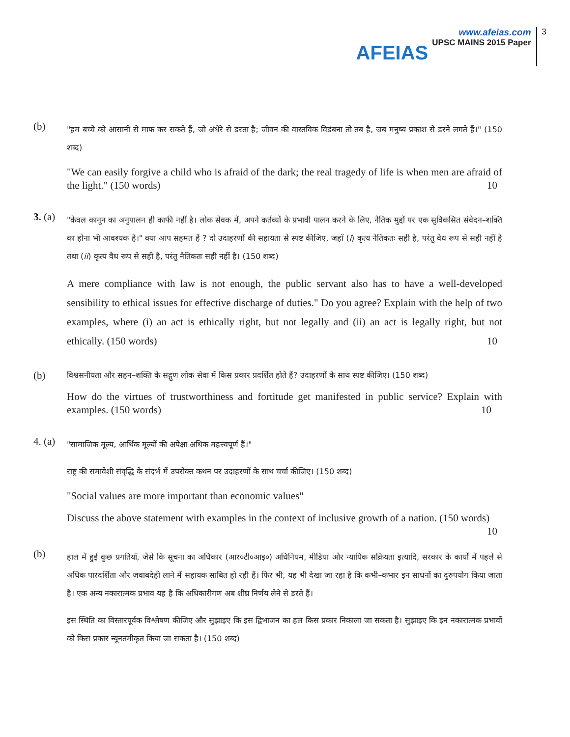AFEIAS
www.afeias.com
UPSC MAINS 2015 Paper
3
(b)
"हम बच्चे को आसानी से माफ कर सकते हैं, जो अंधेरे से डरता है; जीवन की वास्तविक विडंबना तो तब है, जब मनुष्य प्रकाश से डरने लगते हैं।" (150 शब्द)
"We can easily forgive a child who is afraid of the dark; the real tragedy of life is when men are afraid of the light." (150 words) 10
3. (a)
"केवल कानून का अनुपालन ही काफी नहीं है। लोक सेवक में, अपने कर्तव्यों के प्रभावी पालन करने के लिए, नैतिक मुद्दों पर एक सुविकसित संवेदन–शक्ति का होना भी आवश्यक है।" क्या आप सहमत हैं ? दो उदाहरणों की सहायता से स्पष्ट कीजिए, जहाँ (i) कृत्य नैतिकतः सही है, परंतु वैध रूप से सही नहीं है तथा (ii) कृत्य वैध रूप से सही है, परंतु नैतिकतः सही नहीं है। (150 शब्द)
A mere compliance with law is not enough, the public servant also has to have a well-developed sensibility to ethical issues for effective discharge of duties." Do you agree? Explain with the help of two examples, where (i) an act is ethically right, but not legally and (ii) an act is legally right, but not ethically. (150 words) 10
(b)
विश्वसनीयता और सहन–शक्ति के सद्गुण लोक सेवा में किस प्रकार प्रदर्शित होते हैं? उदाहरणों के साथ स्पष्ट कीजिए। (150 शब्द)
How do the virtues of trustworthiness and fortitude get manifested in public service? Explain with examples. (150 words) 10
4. (a)
"सामाजिक मूल्य, आर्थिक मूल्यों की अपेक्षा अधिक महत्त्वपूर्ण हैं।"
राष्ट्र की समावेशी संवृद्धि के संदर्भ में उपरोक्त कथन पर उदाहरणों के साथ चर्चा कीजिए। (150 शब्द)
"Social values are more important than economic values"
Discuss the above statement with examples in the context of inclusive growth of a nation. (150 words) 10
(b)
हाल में हुई कुछ प्रगतियाँ, जैसे कि सूचना का अधिकार (आर०टी०आइ०) अधिनियम, मीडिया और न्यायिक सक्रियता इत्यादि, सरकार के कार्यों में पहले से अधिक पारदर्शिता और जवाबदेही लाने में सहायक साबित हो रही हैं। फिर भी, यह भी देखा जा रहा है कि कभी–कभार इन साधनों का दुरुपयोग किया जाता है। एक अन्य नकारात्मक प्रभाव यह है कि अधिकारीगण अब शीघ्र निर्णय लेने से डरते हैं।
इस स्थिति का विस्तारपूर्वक विश्लेषण कीजिए और सुझाइए कि इस द्विभाजन का हल किस प्रकार निकाला जा सकता है। सुझाइए कि इन नकारात्मक प्रभावों को किस प्रकार न्यूनतमीकृत किया जा सकता है। (150 शब्द)